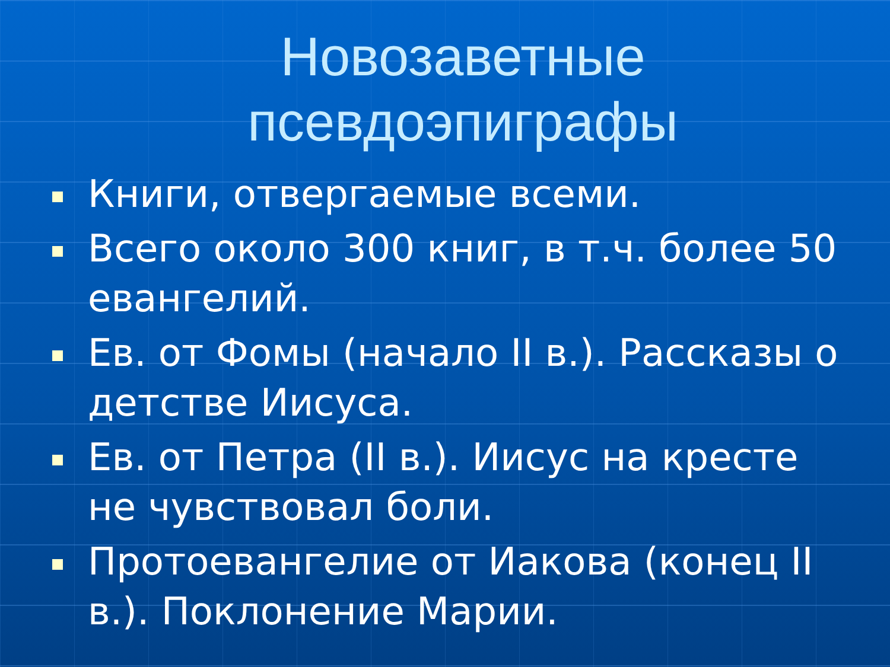Новозаветные
псевдоэпиграфы
Книги, отвергаемые всеми.
Всего около 300 книг, в т.ч. более 50 евангелий.
Ев. от Фомы (начало II в.). Рассказы о детстве Иисуса.
Ев. от Петра (II в.). Иисус на кресте не чувствовал боли.
Протоевангелие от Иакова (конец II в.). Поклонение Марии.